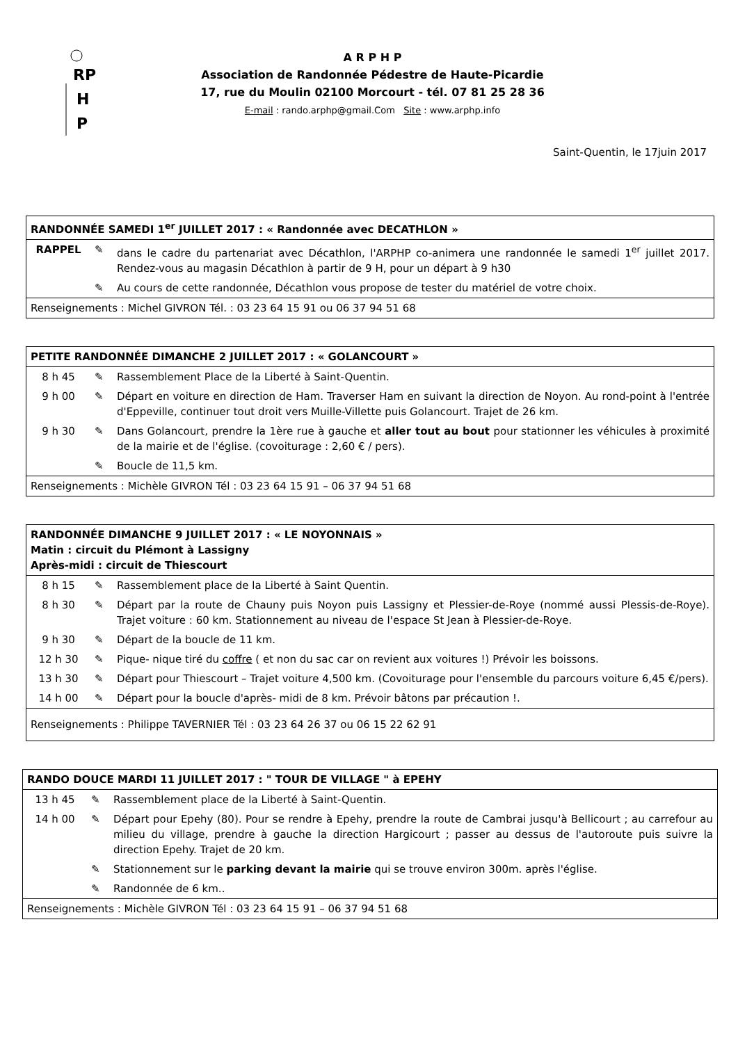RP
H
P
A R P H P
Association de Randonnée Pédestre de Haute-Picardie
17, rue du Moulin 02100 Morcourt - tél. 07 81 25 28 36
E-mail : rando.arphp@gmail.Com Site : www.arphp.info
Saint-Quentin, le 17juin 2017
| RANDONNÉE SAMEDI 1<sup>er</sup> JUILLET 2017 : « Randonnée avec DECATHLON » | | |
| RAPPEL | ✎ | dans le cadre du partenariat avec Décathlon, l'ARPHP co-animera une randonnée le samedi 1<sup>er</sup> juillet 2017. Rendez-vous au magasin Décathlon à partir de 9 H, pour un départ à 9 h30 |
| | ✎ | Au cours de cette randonnée, Décathlon vous propose de tester du matériel de votre choix. |
| Renseignements : Michel GIVRON Tél. : 03 23 64 15 91 ou 06 37 94 51 68 | | |
| PETITE RANDONNÉE DIMANCHE 2 JUILLET 2017 : « GOLANCOURT » | | |
| 8 h 45 | ✎ | Rassemblement Place de la Liberté à Saint-Quentin. |
| 9 h 00 | ✎ | Départ en voiture en direction de Ham. Traverser Ham en suivant la direction de Noyon. Au rond-point à l'entrée d'Eppeville, continuer tout droit vers Muille-Villette puis Golancourt. Trajet de 26 km. |
| 9 h 30 | ✎ | Dans Golancourt, prendre la 1ère rue à gauche et aller tout au bout pour stationner les véhicules à proximité de la mairie et de l'église. (covoiturage : 2,60 € / pers). |
| | ✎ | Boucle de 11,5 km. |
| Renseignements : Michèle GIVRON Tél : 03 23 64 15 91 – 06 37 94 51 68 | | |
| RANDONNÉE DIMANCHE 9 JUILLET 2017 : « LE NOYONNAIS » Matin : circuit du Plémont à Lassigny Après-midi : circuit de Thiescourt | | |
| 8 h 15 | ✎ | Rassemblement place de la Liberté à Saint Quentin. |
| 8 h 30 | ✎ | Départ par la route de Chauny puis Noyon puis Lassigny et Plessier-de-Roye (nommé aussi Plessis-de-Roye). Trajet voiture : 60 km. Stationnement au niveau de l'espace St Jean à Plessier-de-Roye. |
| 9 h 30 | ✎ | Départ de la boucle de 11 km. |
| 12 h 30 | ✎ | Pique- nique tiré du coffre ( et non du sac car on revient aux voitures !) Prévoir les boissons. |
| 13 h 30 | ✎ | Départ pour Thiescourt – Trajet voiture 4,500 km. (Covoiturage pour l'ensemble du parcours voiture 6,45 €/pers). |
| 14 h 00 | ✎ | Départ pour la boucle d'après- midi de 8 km. Prévoir bâtons par précaution !. |
| Renseignements : Philippe TAVERNIER Tél : 03 23 64 26 37 ou 06 15 22 62 91 | | |
| RANDO DOUCE MARDI 11 JUILLET 2017 : " TOUR DE VILLAGE " à EPEHY | | |
| 13 h 45 | ✎ | Rassemblement place de la Liberté à Saint-Quentin. |
| 14 h 00 | ✎ | Départ pour Epehy (80). Pour se rendre à Epehy, prendre la route de Cambrai jusqu'à Bellicourt ; au carrefour au milieu du village, prendre à gauche la direction Hargicourt ; passer au dessus de l'autoroute puis suivre la direction Epehy. Trajet de 20 km. |
| | ✎ | Stationnement sur le parking devant la mairie qui se trouve environ 300m. après l'église. |
| | ✎ | Randonnée de 6 km.. |
| Renseignements : Michèle GIVRON Tél : 03 23 64 15 91 – 06 37 94 51 68 | | |